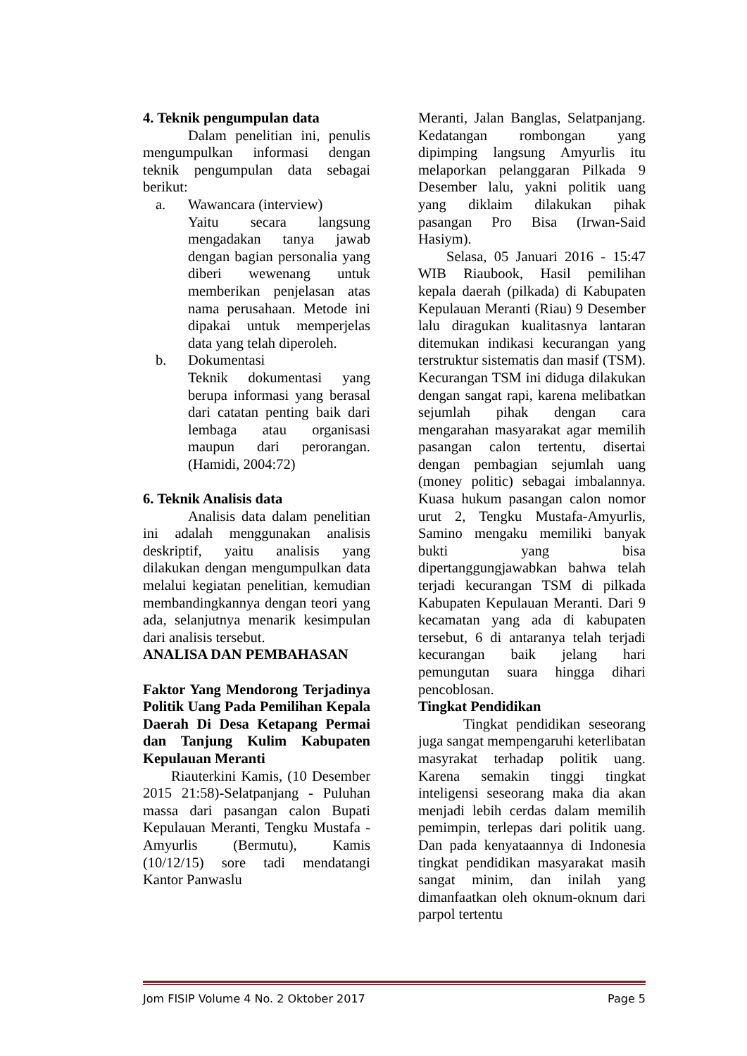4. Teknik pengumpulan data
Dalam penelitian ini, penulis mengumpulkan informasi dengan teknik pengumpulan data sebagai berikut:
a. Wawancara (interview)
Yaitu secara langsung mengadakan tanya jawab dengan bagian personalia yang diberi wewenang untuk memberikan penjelasan atas nama perusahaan. Metode ini dipakai untuk memperjelas data yang telah diperoleh.
b. Dokumentasi
Teknik dokumentasi yang berupa informasi yang berasal dari catatan penting baik dari lembaga atau organisasi maupun dari perorangan. (Hamidi, 2004:72)
6. Teknik Analisis data
Analisis data dalam penelitian ini adalah menggunakan analisis deskriptif, yaitu analisis yang dilakukan dengan mengumpulkan data melalui kegiatan penelitian, kemudian membandingkannya dengan teori yang ada, selanjutnya menarik kesimpulan dari analisis tersebut.
ANALISA DAN PEMBAHASAN
Faktor Yang Mendorong Terjadinya Politik Uang Pada Pemilihan Kepala Daerah Di Desa Ketapang Permai dan Tanjung Kulim Kabupaten Kepulauan Meranti
Riauterkini Kamis, (10 Desember 2015 21:58)-Selatpanjang - Puluhan massa dari pasangan calon Bupati Kepulauan Meranti, Tengku Mustafa -Amyurlis (Bermutu), Kamis (10/12/15) sore tadi mendatangi Kantor Panwaslu
Meranti, Jalan Banglas, Selatpanjang. Kedatangan rombongan yang dipimping langsung Amyurlis itu melaporkan pelanggaran Pilkada 9 Desember lalu, yakni politik uang yang diklaim dilakukan pihak pasangan Pro Bisa (Irwan-Said Hasiym).
Selasa, 05 Januari 2016 - 15:47 WIB Riaubook, Hasil pemilihan kepala daerah (pilkada) di Kabupaten Kepulauan Meranti (Riau) 9 Desember lalu diragukan kualitasnya lantaran ditemukan indikasi kecurangan yang terstruktur sistematis dan masif (TSM). Kecurangan TSM ini diduga dilakukan dengan sangat rapi, karena melibatkan sejumlah pihak dengan cara mengarahan masyarakat agar memilih pasangan calon tertentu, disertai dengan pembagian sejumlah uang (money politic) sebagai imbalannya. Kuasa hukum pasangan calon nomor urut 2, Tengku Mustafa-Amyurlis, Samino mengaku memiliki banyak bukti yang bisa dipertanggungjawabkan bahwa telah terjadi kecurangan TSM di pilkada Kabupaten Kepulauan Meranti. Dari 9 kecamatan yang ada di kabupaten tersebut, 6 di antaranya telah terjadi kecurangan baik jelang hari pemungutan suara hingga dihari pencoblosan.
Tingkat Pendidikan
Tingkat pendidikan seseorang juga sangat mempengaruhi keterlibatan masyrakat terhadap politik uang. Karena semakin tinggi tingkat inteligensi seseorang maka dia akan menjadi lebih cerdas dalam memilih pemimpin, terlepas dari politik uang. Dan pada kenyataannya di Indonesia tingkat pendidikan masyarakat masih sangat minim, dan inilah yang dimanfaatkan oleh oknum-oknum dari parpol tertentu
Jom FISIP Volume 4 No. 2 Oktober 2017 Page 5